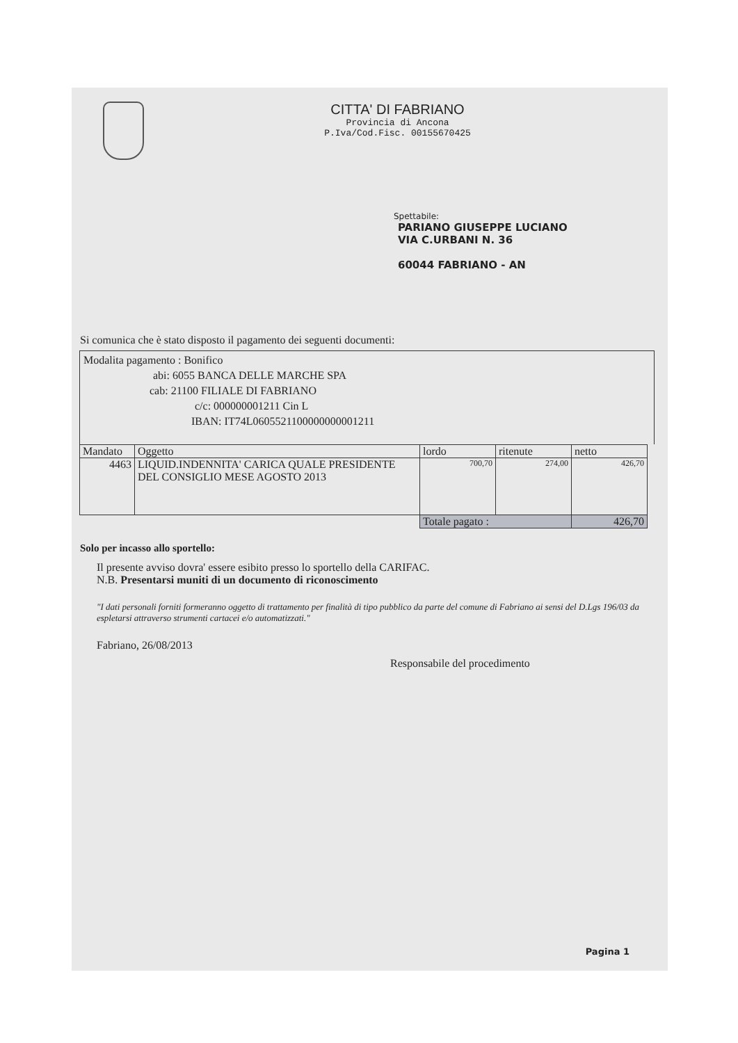CITTA' DI FABRIANO
Provincia di Ancona
P.Iva/Cod.Fisc. 00155670425
Spettabile:
PARIANO GIUSEPPE LUCIANO
VIA C.URBANI N. 36
60044 FABRIANO - AN
Si comunica che è stato disposto il pagamento dei seguenti documenti:
Modalita pagamento : Bonifico
abi: 6055 BANCA DELLE MARCHE SPA
cab: 21100 FILIALE DI FABRIANO
c/c: 000000001211 Cin L
IBAN: IT74L0605521100000000001211
| Mandato | Oggetto | lordo | ritenute | netto |
| --- | --- | --- | --- | --- |
| 4463 | LIQUID.INDENNITA' CARICA QUALE PRESIDENTE DEL CONSIGLIO MESE AGOSTO 2013 | 700,70 | 274,00 | 426,70 |
| | | Totale pagato : | | 426,70 |
Solo per incasso allo sportello:
Il presente avviso dovra' essere esibito presso lo sportello della CARIFAC.
N.B. Presentarsi muniti di un documento di riconoscimento
"I dati personali forniti formeranno oggetto di trattamento per finalità di tipo pubblico da parte del comune di Fabriano ai sensi del D.Lgs 196/03 da espletarsi attraverso strumenti cartacei e/o automatizzati."
Fabriano, 26/08/2013
Responsabile del procedimento
Pagina 1